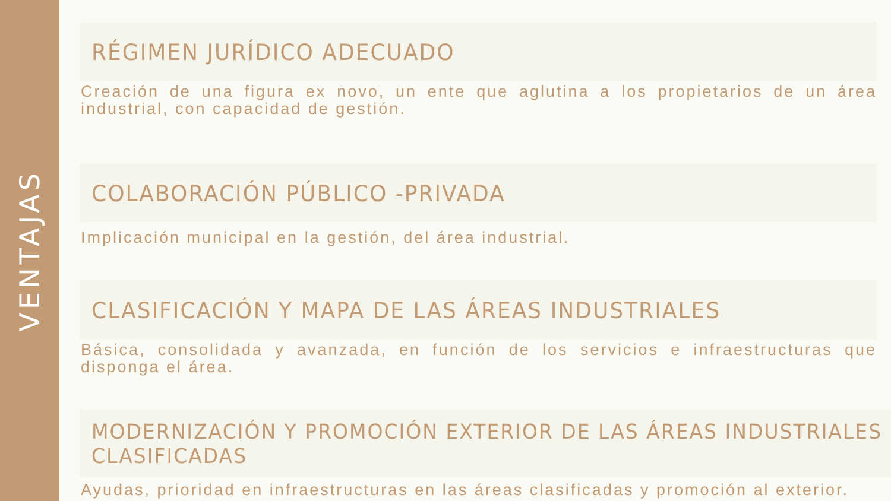VENTAJAS
RÉGIMEN JURÍDICO ADECUADO
Creación de una figura ex novo, un ente que aglutina a los propietarios de un área industrial, con capacidad de gestión.
COLABORACIÓN PÚBLICO -PRIVADA
Implicación municipal en la gestión, del área industrial.
CLASIFICACIÓN Y MAPA DE LAS ÁREAS INDUSTRIALES
Básica, consolidada y avanzada, en función de los servicios e infraestructuras que disponga el área.
MODERNIZACIÓN Y PROMOCIÓN EXTERIOR DE LAS ÁREAS INDUSTRIALES CLASIFICADAS
Ayudas, prioridad en infraestructuras en las áreas clasificadas y promoción al exterior.